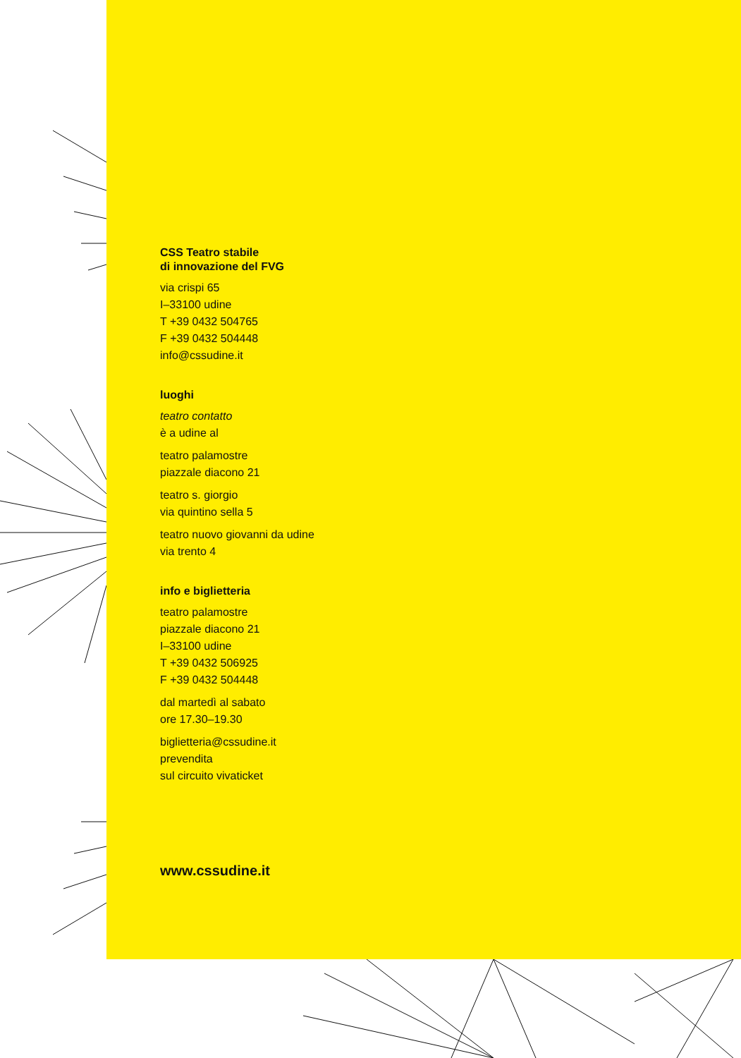CSS Teatro stabile
di innovazione del FVG
via crispi 65
I–33100 udine
T +39 0432 504765
F +39 0432 504448
info@cssudine.it
luoghi
teatro contatto
è a udine al
teatro palamostre
piazzale diacono 21
teatro s. giorgio
via quintino sella 5
teatro nuovo giovanni da udine
via trento 4
info e biglietteria
teatro palamostre
piazzale diacono 21
I–33100 udine
T +39 0432 506925
F +39 0432 504448
dal martedì al sabato
ore 17.30–19.30
biglietteria@cssudine.it
prevendita
sul circuito vivaticket
www.cssudine.it